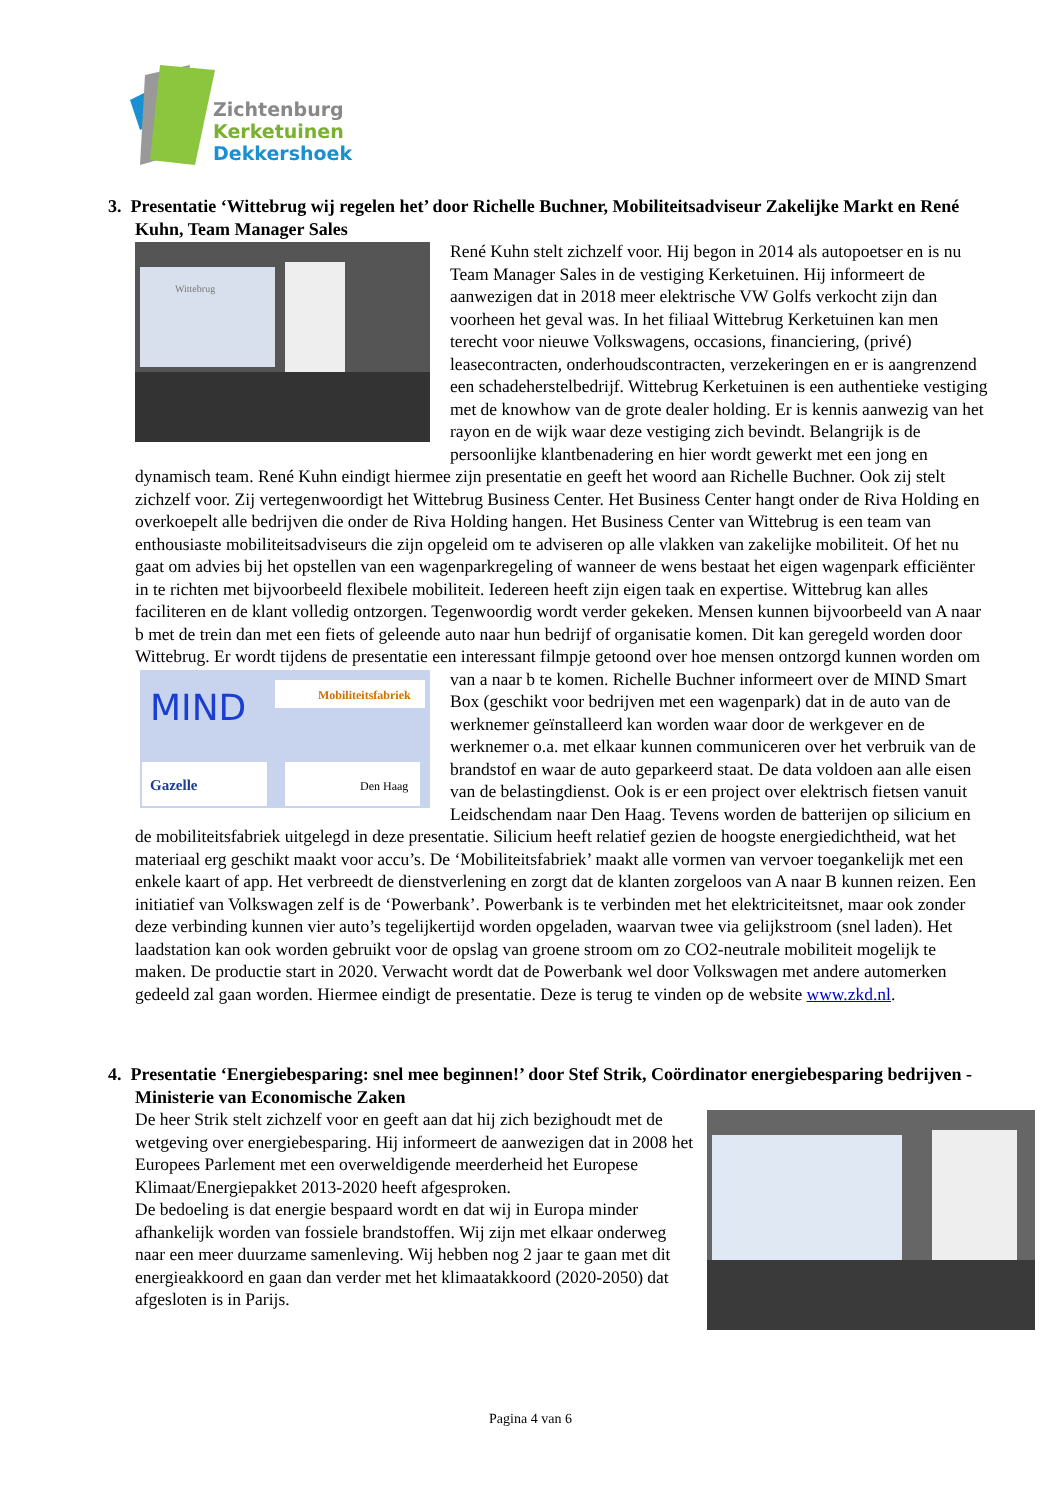Zichtenburg
Kerketuinen
Dekkershoek
3. Presentatie ‘Wittebrug wij regelen het’ door Richelle Buchner, Mobiliteitsadviseur Zakelijke Markt en René Kuhn, Team Manager Sales
Wittebrug
René Kuhn stelt zichzelf voor. Hij begon in 2014 als autopoetser en is nu Team Manager Sales in de vestiging Kerketuinen. Hij informeert de aanwezigen dat in 2018 meer elektrische VW Golfs verkocht zijn dan voorheen het geval was. In het filiaal Wittebrug Kerketuinen kan men terecht voor nieuwe Volkswagens, occasions, financiering, (privé) leasecontracten, onderhoudscontracten, verzekeringen en er is aangrenzend een schadeherstelbedrijf. Wittebrug Kerketuinen is een authentieke vestiging met de knowhow van de grote dealer holding. Er is kennis aanwezig van het rayon en de wijk waar deze vestiging zich bevindt. Belangrijk is de persoonlijke klantbenadering en hier wordt gewerkt met een jong en dynamisch team. René Kuhn eindigt hiermee zijn presentatie en geeft het woord aan Richelle Buchner. Ook zij stelt zichzelf voor. Zij vertegenwoordigt het Wittebrug Business Center. Het Business Center hangt onder de Riva Holding en overkoepelt alle bedrijven die onder de Riva Holding hangen. Het Business Center van Wittebrug is een team van enthousiaste mobiliteitsadviseurs die zijn opgeleid om te adviseren op alle vlakken van zakelijke mobiliteit. Of het nu gaat om advies bij het opstellen van een wagenparkregeling of wanneer de wens bestaat het eigen wagenpark efficiënter in te richten met bijvoorbeeld flexibele mobiliteit. Iedereen heeft zijn eigen taak en expertise. Wittebrug kan alles faciliteren en de klant volledig ontzorgen. Tegenwoordig wordt verder gekeken. Mensen kunnen bijvoorbeeld van A naar b met de trein dan met een fiets of geleende auto naar hun bedrijf of organisatie komen. Dit kan geregeld worden door Wittebrug. Er wordt tijdens de presentatie een interessant filmpje getoond over hoe mensen ontzorgd kunnen worden om van a naar b te komen. Richelle Buchner informeert over de MIND
MIND
Mobiliteitsfabriek
Gazelle
Den Haag
Smart Box (geschikt voor bedrijven met een wagenpark) dat in de auto van de werknemer geïnstalleerd kan worden waar door de werkgever en de werknemer o.a. met elkaar kunnen communiceren over het verbruik van de brandstof en waar de auto geparkeerd staat. De data voldoen aan alle eisen van de belastingdienst. Ook is er een project over elektrisch fietsen vanuit Leidschendam naar Den Haag. Tevens worden de batterijen op silicium en de mobiliteitsfabriek uitgelegd in deze presentatie. Silicium heeft relatief gezien de hoogste energiedichtheid, wat het materiaal erg geschikt maakt voor accu’s. De ‘Mobiliteitsfabriek’ maakt alle vormen van vervoer toegankelijk met een enkele kaart of app. Het verbreedt de dienstverlening en zorgt dat de klanten zorgeloos van A naar B kunnen reizen. Een initiatief van Volkswagen zelf is de ‘Powerbank’. Powerbank is te verbinden met het elektriciteitsnet, maar ook zonder deze verbinding kunnen vier auto’s tegelijkertijd worden opgeladen, waarvan twee via gelijkstroom (snel laden). Het laadstation kan ook worden gebruikt voor de opslag van groene stroom om zo CO2-neutrale mobiliteit mogelijk te maken. De productie start in 2020. Verwacht wordt dat de Powerbank wel door Volkswagen met andere automerken gedeeld zal gaan worden. Hiermee eindigt de presentatie. Deze is terug te vinden op de website www.zkd.nl.
4. Presentatie ‘Energiebesparing: snel mee beginnen!’ door Stef Strik, Coördinator energiebesparing bedrijven - Ministerie van Economische Zaken
De heer Strik stelt zichzelf voor en geeft aan dat hij zich bezighoudt met de wetgeving over energiebesparing. Hij informeert de aanwezigen dat in 2008 het Europees Parlement met een overweldigende meerderheid het Europese Klimaat/Energiepakket 2013-2020 heeft afgesproken.
De bedoeling is dat energie bespaard wordt en dat wij in Europa minder afhankelijk worden van fossiele brandstoffen. Wij zijn met elkaar onderweg naar een meer duurzame samenleving. Wij hebben nog 2 jaar te gaan met dit energieakkoord en gaan dan verder met het klimaatakkoord (2020-2050) dat afgesloten is in Parijs.
Pagina 4 van 6